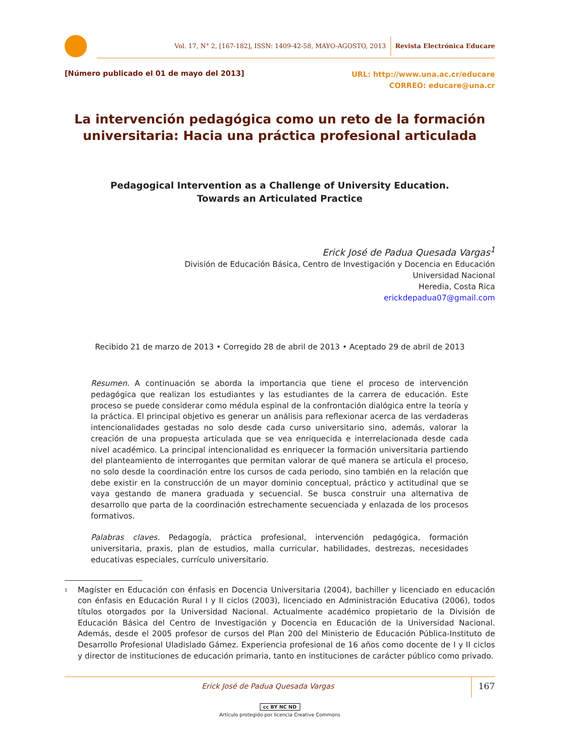Vol. 17, N° 2, [167-182], ISSN: 1409-42-58, MAYO-AGOSTO, 2013 Revista Electrónica Educare
[Número publicado el 01 de mayo del 2013]
URL: http://www.una.ac.cr/educare
CORREO: educare@una.cr
La intervención pedagógica como un reto de la formación universitaria: Hacia una práctica profesional articulada
Pedagogical Intervention as a Challenge of University Education.
Towards an Articulated Practice
Erick José de Padua Quesada Vargas<sup>1</sup>
División de Educación Básica, Centro de Investigación y Docencia en Educación
Universidad Nacional
Heredia, Costa Rica
erickdepadua07@gmail.com
Recibido 21 de marzo de 2013 • Corregido 28 de abril de 2013 • Aceptado 29 de abril de 2013
Resumen. A continuación se aborda la importancia que tiene el proceso de intervención pedagógica que realizan los estudiantes y las estudiantes de la carrera de educación. Este proceso se puede considerar como médula espinal de la confrontación dialógica entre la teoría y la práctica. El principal objetivo es generar un análisis para reflexionar acerca de las verdaderas intencionalidades gestadas no solo desde cada curso universitario sino, además, valorar la creación de una propuesta articulada que se vea enriquecida e interrelacionada desde cada nivel académico. La principal intencionalidad es enriquecer la formación universitaria partiendo del planteamiento de interrogantes que permitan valorar de qué manera se articula el proceso, no solo desde la coordinación entre los cursos de cada periodo, sino también en la relación que debe existir en la construcción de un mayor dominio conceptual, práctico y actitudinal que se vaya gestando de manera graduada y secuencial. Se busca construir una alternativa de desarrollo que parta de la coordinación estrechamente secuenciada y enlazada de los procesos formativos.
Palabras claves. Pedagogía, práctica profesional, intervención pedagógica, formación universitaria, praxis, plan de estudios, malla curricular, habilidades, destrezas, necesidades educativas especiales, currículo universitario.
<sup>1</sup>
Magíster en Educación con énfasis en Docencia Universitaria (2004), bachiller y licenciado en educación con énfasis en Educación Rural I y II ciclos (2003), licenciado en Administración Educativa (2006), todos títulos otorgados por la Universidad Nacional. Actualmente académico propietario de la División de Educación Básica del Centro de Investigación y Docencia en Educación de la Universidad Nacional. Además, desde el 2005 profesor de cursos del Plan 200 del Ministerio de Educación Pública-Instituto de Desarrollo Profesional Uladislado Gámez. Experiencia profesional de 16 años como docente de I y II ciclos y director de instituciones de educación primaria, tanto en instituciones de carácter público como privado.
Erick José de Padua Quesada Vargas
167
cc BY NC ND
Artículo protegido por licencia Creative Commons